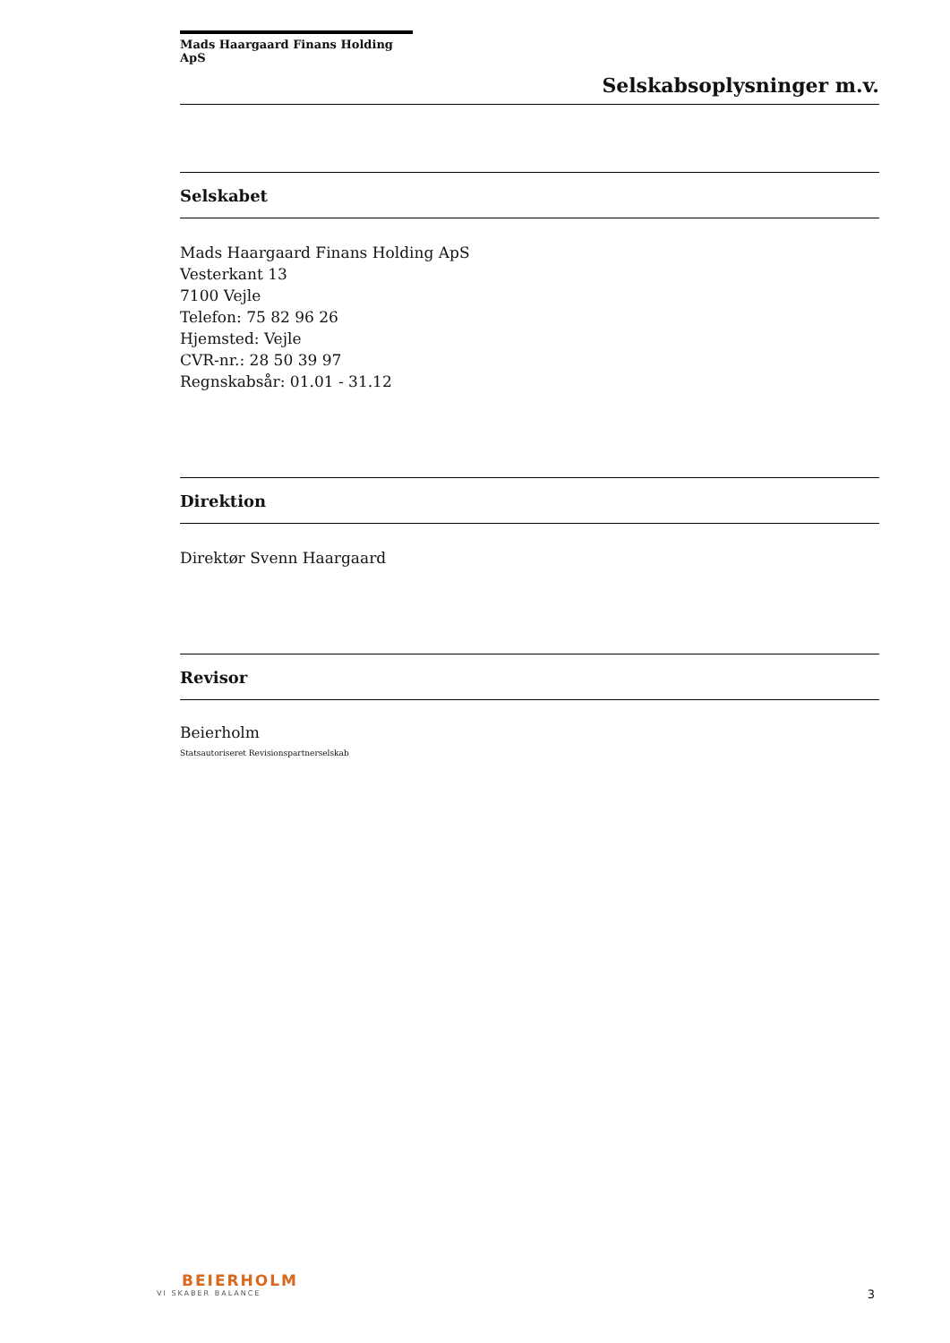Mads Haargaard Finans Holding ApS
Selskabsoplysninger m.v.
Selskabet
Mads Haargaard Finans Holding ApS
Vesterkant 13
7100 Vejle
Telefon: 75 82 96 26
Hjemsted: Vejle
CVR-nr.: 28 50 39 97
Regnskabsår: 01.01 - 31.12
Direktion
Direktør Svenn Haargaard
Revisor
Beierholm
Statsautoriseret Revisionspartnerselskab
BEIERHOLM
VI SKABER BALANCE
3